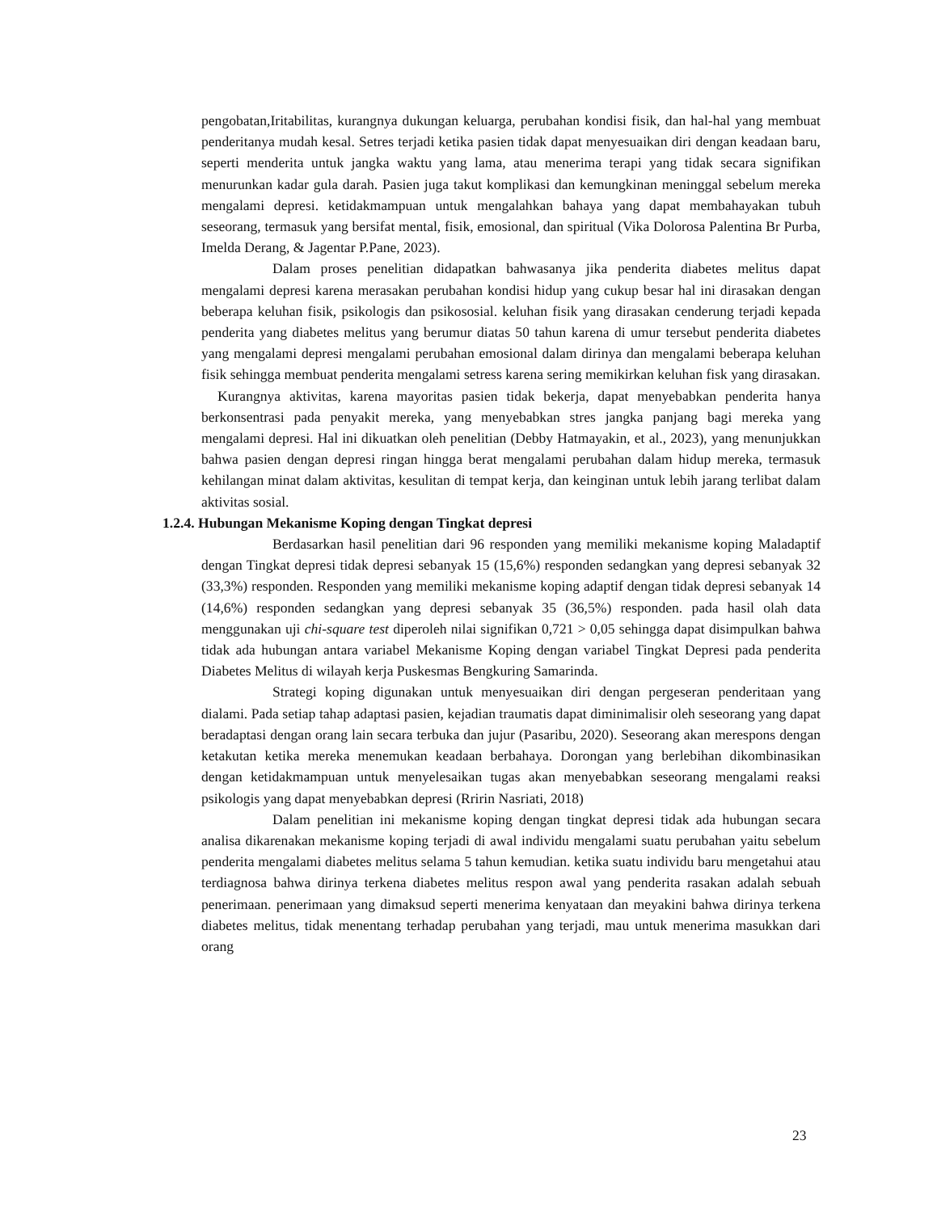pengobatan,Iritabilitas, kurangnya dukungan keluarga, perubahan kondisi fisik, dan hal-hal yang membuat penderitanya mudah kesal. Setres terjadi ketika pasien tidak dapat menyesuaikan diri dengan keadaan baru, seperti menderita untuk jangka waktu yang lama, atau menerima terapi yang tidak secara signifikan menurunkan kadar gula darah. Pasien juga takut komplikasi dan kemungkinan meninggal sebelum mereka mengalami depresi. ketidakmampuan untuk mengalahkan bahaya yang dapat membahayakan tubuh seseorang, termasuk yang bersifat mental, fisik, emosional, dan spiritual (Vika Dolorosa Palentina Br Purba, Imelda Derang, & Jagentar P.Pane, 2023).
Dalam proses penelitian didapatkan bahwasanya jika penderita diabetes melitus dapat mengalami depresi karena merasakan perubahan kondisi hidup yang cukup besar hal ini dirasakan dengan beberapa keluhan fisik, psikologis dan psikososial. keluhan fisik yang dirasakan cenderung terjadi kepada penderita yang diabetes melitus yang berumur diatas 50 tahun karena di umur tersebut penderita diabetes yang mengalami depresi mengalami perubahan emosional dalam dirinya dan mengalami beberapa keluhan fisik sehingga membuat penderita mengalami setress karena sering memikirkan keluhan fisk yang dirasakan.
Kurangnya aktivitas, karena mayoritas pasien tidak bekerja, dapat menyebabkan penderita hanya berkonsentrasi pada penyakit mereka, yang menyebabkan stres jangka panjang bagi mereka yang mengalami depresi. Hal ini dikuatkan oleh penelitian (Debby Hatmayakin, et al., 2023), yang menunjukkan bahwa pasien dengan depresi ringan hingga berat mengalami perubahan dalam hidup mereka, termasuk kehilangan minat dalam aktivitas, kesulitan di tempat kerja, dan keinginan untuk lebih jarang terlibat dalam aktivitas sosial.
1.2.4. Hubungan Mekanisme Koping dengan Tingkat depresi
Berdasarkan hasil penelitian dari 96 responden yang memiliki mekanisme koping Maladaptif dengan Tingkat depresi tidak depresi sebanyak 15 (15,6%) responden sedangkan yang depresi sebanyak 32 (33,3%) responden. Responden yang memiliki mekanisme koping adaptif dengan tidak depresi sebanyak 14 (14,6%) responden sedangkan yang depresi sebanyak 35 (36,5%) responden. pada hasil olah data menggunakan uji chi-square test diperoleh nilai signifikan 0,721 > 0,05 sehingga dapat disimpulkan bahwa tidak ada hubungan antara variabel Mekanisme Koping dengan variabel Tingkat Depresi pada penderita Diabetes Melitus di wilayah kerja Puskesmas Bengkuring Samarinda.
Strategi koping digunakan untuk menyesuaikan diri dengan pergeseran penderitaan yang dialami. Pada setiap tahap adaptasi pasien, kejadian traumatis dapat diminimalisir oleh seseorang yang dapat beradaptasi dengan orang lain secara terbuka dan jujur (Pasaribu, 2020). Seseorang akan merespons dengan ketakutan ketika mereka menemukan keadaan berbahaya. Dorongan yang berlebihan dikombinasikan dengan ketidakmampuan untuk menyelesaikan tugas akan menyebabkan seseorang mengalami reaksi psikologis yang dapat menyebabkan depresi (Rririn Nasriati, 2018)
Dalam penelitian ini mekanisme koping dengan tingkat depresi tidak ada hubungan secara analisa dikarenakan mekanisme koping terjadi di awal individu mengalami suatu perubahan yaitu sebelum penderita mengalami diabetes melitus selama 5 tahun kemudian. ketika suatu individu baru mengetahui atau terdiagnosa bahwa dirinya terkena diabetes melitus respon awal yang penderita rasakan adalah sebuah penerimaan. penerimaan yang dimaksud seperti menerima kenyataan dan meyakini bahwa dirinya terkena diabetes melitus, tidak menentang terhadap perubahan yang terjadi, mau untuk menerima masukkan dari orang
23